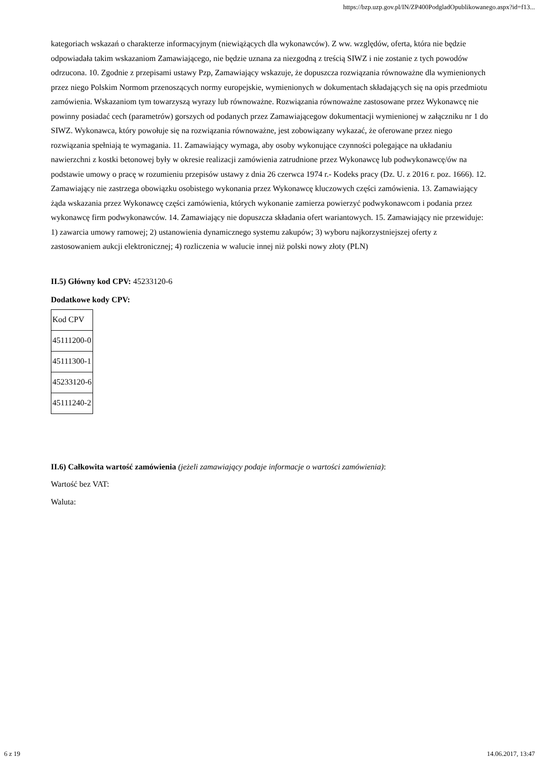https://bzp.uzp.gov.pl/IN/ZP400PodgladOpublikowanego.aspx?id=f13...
kategoriach wskazań o charakterze informacyjnym (niewiążących dla wykonawców). Z ww. względów, oferta, która nie będzie odpowiadała takim wskazaniom Zamawiającego, nie będzie uznana za niezgodną z treścią SIWZ i nie zostanie z tych powodów odrzucona. 10. Zgodnie z przepisami ustawy Pzp, Zamawiający wskazuje, że dopuszcza rozwiązania równoważne dla wymienionych przez niego Polskim Normom przenoszących normy europejskie, wymienionych w dokumentach składających się na opis przedmiotu zamówienia. Wskazaniom tym towarzyszą wyrazy lub równoważne. Rozwiązania równoważne zastosowane przez Wykonawcę nie powinny posiadać cech (parametrów) gorszych od podanych przez Zamawiającegow dokumentacji wymienionej w załączniku nr 1 do SIWZ. Wykonawca, który powołuje się na rozwiązania równoważne, jest zobowiązany wykazać, że oferowane przez niego rozwiązania spełniają te wymagania. 11. Zamawiający wymaga, aby osoby wykonujące czynności polegające na układaniu nawierzchni z kostki betonowej były w okresie realizacji zamówienia zatrudnione przez Wykonawcę lub podwykonawcę/ów na podstawie umowy o pracę w rozumieniu przepisów ustawy z dnia 26 czerwca 1974 r.- Kodeks pracy (Dz. U. z 2016 r. poz. 1666). 12. Zamawiający nie zastrzega obowiązku osobistego wykonania przez Wykonawcę kluczowych części zamówienia. 13. Zamawiający żąda wskazania przez Wykonawcę części zamówienia, których wykonanie zamierza powierzyć podwykonawcom i podania przez wykonawcę firm podwykonawców. 14. Zamawiający nie dopuszcza składania ofert wariantowych. 15. Zamawiający nie przewiduje: 1) zawarcia umowy ramowej; 2) ustanowienia dynamicznego systemu zakupów; 3) wyboru najkorzystniejszej oferty z zastosowaniem aukcji elektronicznej; 4) rozliczenia w walucie innej niż polski nowy złoty (PLN)
II.5) Główny kod CPV: 45233120-6
Dodatkowe kody CPV:
| Kod CPV |
| 45111200-0 |
| 45111300-1 |
| 45233120-6 |
| 45111240-2 |
II.6) Całkowita wartość zamówienia (jeżeli zamawiający podaje informacje o wartości zamówienia):
Wartość bez VAT:
Waluta:
6 z 19 14.06.2017, 13:47